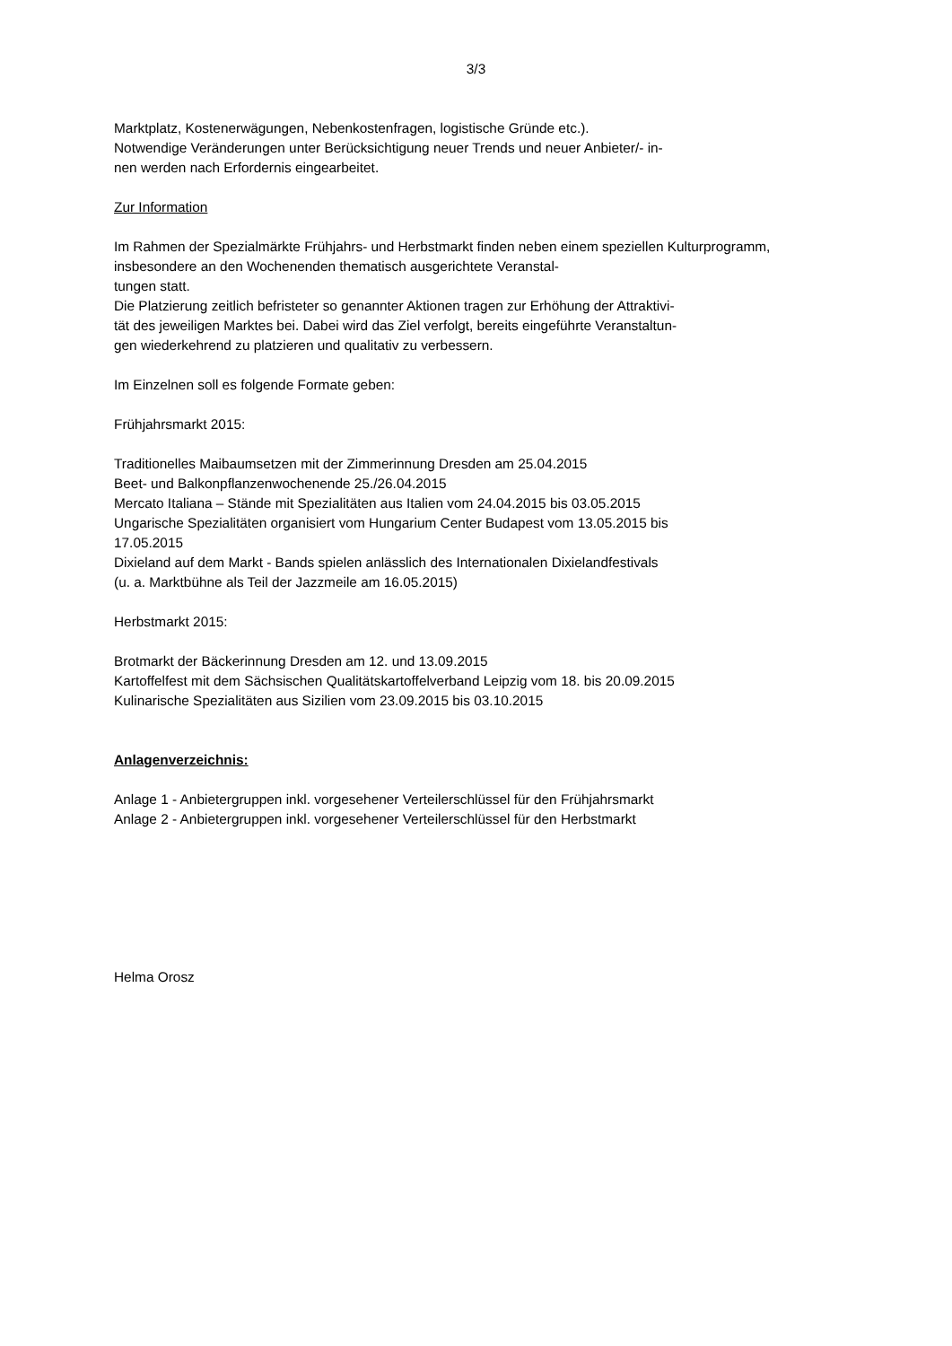3/3
Marktplatz, Kostenerwägungen, Nebenkostenfragen, logistische Gründe etc.).
Notwendige Veränderungen unter Berücksichtigung neuer Trends und neuer Anbieter/- in-
nen werden nach Erfordernis eingearbeitet.
Zur Information
Im Rahmen der Spezialmärkte Frühjahrs- und Herbstmarkt finden neben einem speziellen Kulturprogramm, insbesondere an den Wochenenden thematisch ausgerichtete Veranstal-
tungen statt.
Die Platzierung zeitlich befristeter so genannter Aktionen tragen zur Erhöhung der Attraktivi-
tät des jeweiligen Marktes bei. Dabei wird das Ziel verfolgt, bereits eingeführte Veranstaltun-
gen wiederkehrend zu platzieren und qualitativ zu verbessern.
Im Einzelnen soll es folgende Formate geben:
Frühjahrsmarkt 2015:
Traditionelles Maibaumsetzen mit der Zimmerinnung Dresden am 25.04.2015
Beet- und Balkonpflanzenwochenende 25./26.04.2015
Mercato Italiana – Stände mit Spezialitäten aus Italien vom 24.04.2015 bis 03.05.2015
Ungarische Spezialitäten organisiert vom Hungarium Center Budapest vom 13.05.2015 bis
17.05.2015
Dixieland auf dem Markt - Bands spielen anlässlich des Internationalen Dixielandfestivals
(u. a. Marktbühne als Teil der Jazzmeile am 16.05.2015)
Herbstmarkt 2015:
Brotmarkt der Bäckerinnung Dresden am 12. und 13.09.2015
Kartoffelfest mit dem Sächsischen Qualitätskartoffelverband Leipzig vom 18. bis 20.09.2015
Kulinarische Spezialitäten aus Sizilien vom 23.09.2015 bis 03.10.2015
Anlagenverzeichnis:
Anlage 1 - Anbietergruppen inkl. vorgesehener Verteilerschlüssel für den Frühjahrsmarkt
Anlage 2 - Anbietergruppen inkl. vorgesehener Verteilerschlüssel für den Herbstmarkt
Helma Orosz